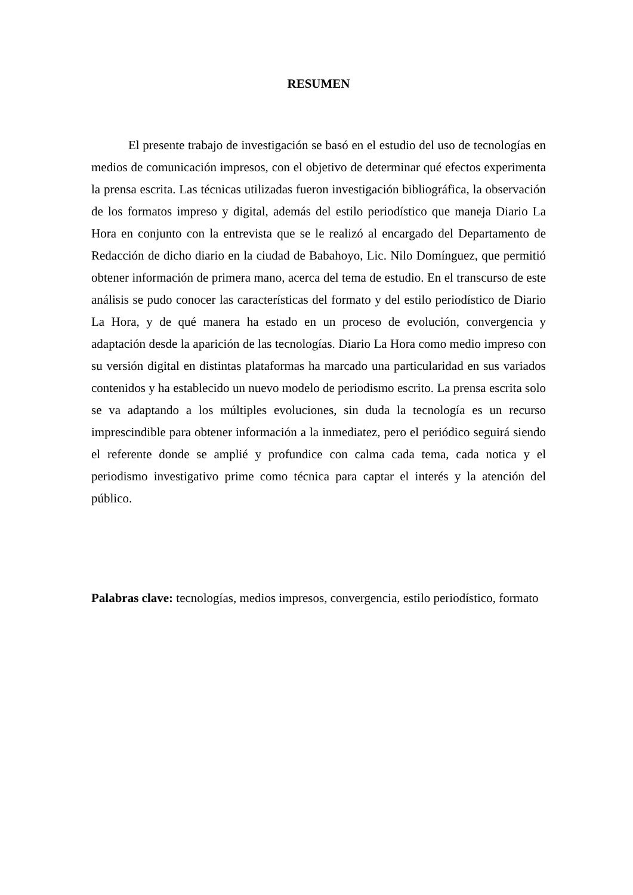RESUMEN
El presente trabajo de investigación se basó en el estudio del uso de tecnologías en medios de comunicación impresos, con el objetivo de determinar qué efectos experimenta la prensa escrita. Las técnicas utilizadas fueron investigación bibliográfica, la observación de los formatos impreso y digital, además del estilo periodístico que maneja Diario La Hora en conjunto con la entrevista que se le realizó al encargado del Departamento de Redacción de dicho diario en la ciudad de Babahoyo, Lic. Nilo Domínguez, que permitió obtener información de primera mano, acerca del tema de estudio. En el transcurso de este análisis se pudo conocer las características del formato y del estilo periodístico de Diario La Hora, y de qué manera ha estado en un proceso de evolución, convergencia y adaptación desde la aparición de las tecnologías. Diario La Hora como medio impreso con su versión digital en distintas plataformas ha marcado una particularidad en sus variados contenidos y ha establecido un nuevo modelo de periodismo escrito. La prensa escrita solo se va adaptando a los múltiples evoluciones, sin duda la tecnología es un recurso imprescindible para obtener información a la inmediatez, pero el periódico seguirá siendo el referente donde se amplié y profundice con calma cada tema, cada notica y el periodismo investigativo prime como técnica para captar el interés y la atención del público.
Palabras clave: tecnologías, medios impresos, convergencia, estilo periodístico, formato